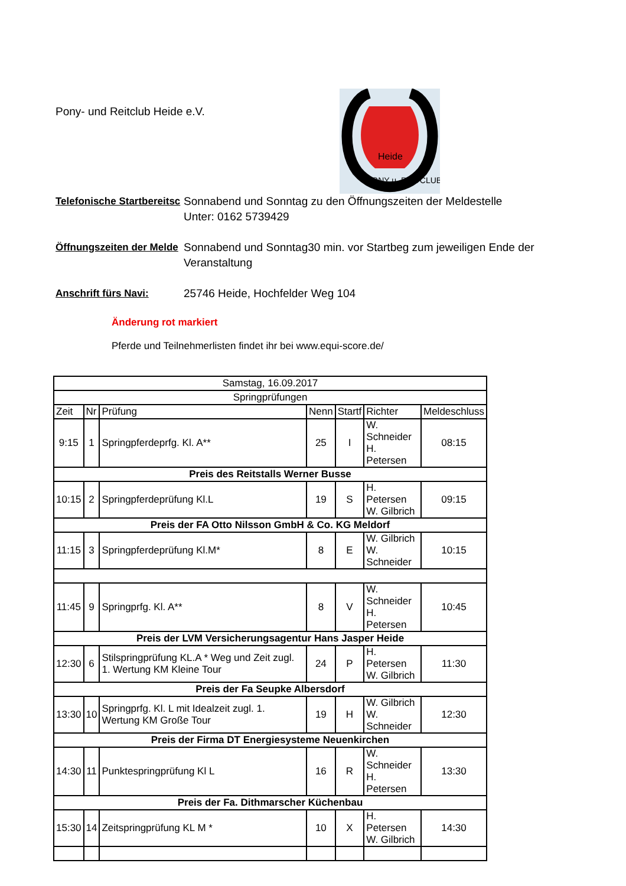Pony- und Reitclub Heide e.V.
Heide
PONY u. REITCLUB
Telefonische Startbereitsc
Sonnabend und Sonntag zu den Öffnungszeiten der Meldestelle
Unter: 0162 5739429
Öffnungszeiten der Melde
Sonnabend und Sonntag30 min. vor Startbeg zum jeweiligen Ende der Veranstaltung
Anschrift fürs Navi:
25746 Heide, Hochfelder Weg 104
Änderung rot markiert
Pferde und Teilnehmerlisten findet ihr bei www.equi-score.de/
| Samstag, 16.09.2017 | | | | | | |
| Springprüfungen | | | | | | |
| Zeit | Nr | Prüfung | Nenn | Startf | Richter | Meldeschluss |
| 9:15 | 1 | Springpferdeprfg. Kl. A** | 25 | I | W. Schneider H. Petersen | 08:15 |
| Preis des Reitstalls Werner Busse | | | | | | |
| 10:15 | 2 | Springpferdeprüfung Kl.L | 19 | S | H. Petersen W. Gilbrich | 09:15 |
| Preis der FA Otto Nilsson GmbH & Co. KG Meldorf | | | | | | |
| 11:15 | 3 | Springpferdeprüfung Kl.M* | 8 | E | W. Gilbrich W. Schneider | 10:15 |
| 11:45 | 9 | Springprfg. Kl. A** | 8 | V | W. Schneider H. Petersen | 10:45 |
| Preis der LVM Versicherungsagentur Hans Jasper Heide | | | | | | |
| 12:30 | 6 | Stilspringprüfung KL.A * Weg und Zeit zugl. 1. Wertung KM Kleine Tour | 24 | P | H. Petersen W. Gilbrich | 11:30 |
| Preis der Fa Seupke Albersdorf | | | | | | |
| 13:30 | 10 | Springprfg. Kl. L mit Idealzeit zugl. 1. Wertung KM Große Tour | 19 | H | W. Gilbrich W. Schneider | 12:30 |
| Preis der Firma DT Energiesysteme Neuenkirchen | | | | | | |
| 14:30 | 11 | Punktespringprüfung Kl L | 16 | R | W. Schneider H. Petersen | 13:30 |
| Preis der Fa. Dithmarscher Küchenbau | | | | | | |
| 15:30 | 14 | Zeitspringprüfung KL M * | 10 | X | H. Petersen W. Gilbrich | 14:30 |